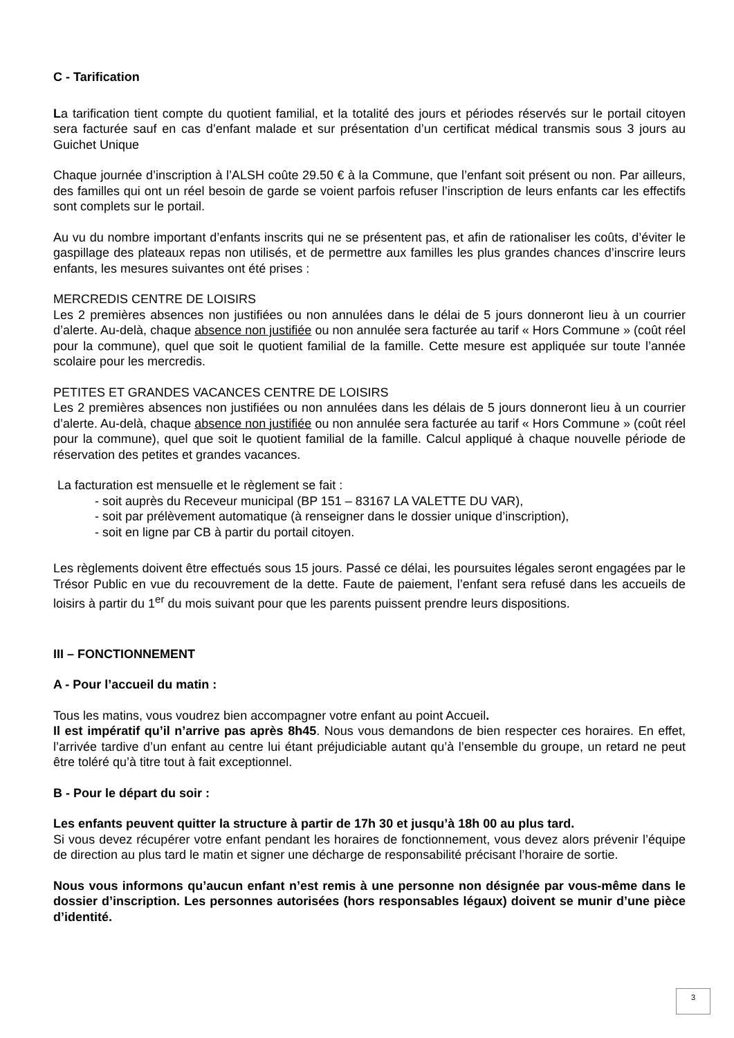C - Tarification
La tarification tient compte du quotient familial, et la totalité des jours et périodes réservés sur le portail citoyen sera facturée sauf en cas d’enfant malade et sur présentation d’un certificat médical transmis sous 3 jours au Guichet Unique
Chaque journée d’inscription à l’ALSH coûte 29.50 € à la Commune, que l’enfant soit présent ou non. Par ailleurs, des familles qui ont un réel besoin de garde se voient parfois refuser l’inscription de leurs enfants car les effectifs sont complets sur le portail.
Au vu du nombre important d’enfants inscrits qui ne se présentent pas, et afin de rationaliser les coûts, d’éviter le gaspillage des plateaux repas non utilisés, et de permettre aux familles les plus grandes chances d’inscrire leurs enfants, les mesures suivantes ont été prises :
MERCREDIS CENTRE DE LOISIRS
Les 2 premières absences non justifiées ou non annulées dans le délai de 5 jours donneront lieu à un courrier d’alerte. Au-delà, chaque absence non justifiée ou non annulée sera facturée au tarif « Hors Commune » (coût réel pour la commune), quel que soit le quotient familial de la famille. Cette mesure est appliquée sur toute l’année scolaire pour les mercredis.
PETITES ET GRANDES VACANCES CENTRE DE LOISIRS
Les 2 premières absences non justifiées ou non annulées dans les délais de 5 jours donneront lieu à un courrier d’alerte. Au-delà, chaque absence non justifiée ou non annulée sera facturée au tarif « Hors Commune » (coût réel pour la commune), quel que soit le quotient familial de la famille. Calcul appliqué à chaque nouvelle période de réservation des petites et grandes vacances.
La facturation est mensuelle et le règlement se fait :
- soit auprès du Receveur municipal (BP 151 – 83167 LA VALETTE DU VAR),
- soit par prélèvement automatique (à renseigner dans le dossier unique d’inscription),
- soit en ligne par CB à partir du portail citoyen.
Les règlements doivent être effectués sous 15 jours. Passé ce délai, les poursuites légales seront engagées par le Trésor Public en vue du recouvrement de la dette. Faute de paiement, l’enfant sera refusé dans les accueils de loisirs à partir du 1<sup>er</sup> du mois suivant pour que les parents puissent prendre leurs dispositions.
III – FONCTIONNEMENT
A - Pour l’accueil du matin :
Tous les matins, vous voudrez bien accompagner votre enfant au point Accueil.
Il est impératif qu’il n’arrive pas après 8h45. Nous vous demandons de bien respecter ces horaires. En effet, l’arrivée tardive d’un enfant au centre lui étant préjudiciable autant qu’à l’ensemble du groupe, un retard ne peut être toléré qu’à titre tout à fait exceptionnel.
B - Pour le départ du soir :
Les enfants peuvent quitter la structure à partir de 17h 30 et jusqu’à 18h 00 au plus tard.
Si vous devez récupérer votre enfant pendant les horaires de fonctionnement, vous devez alors prévenir l’équipe de direction au plus tard le matin et signer une décharge de responsabilité précisant l’horaire de sortie.
Nous vous informons qu’aucun enfant n’est remis à une personne non désignée par vous-même dans le dossier d’inscription. Les personnes autorisées (hors responsables légaux) doivent se munir d’une pièce d’identité.
3